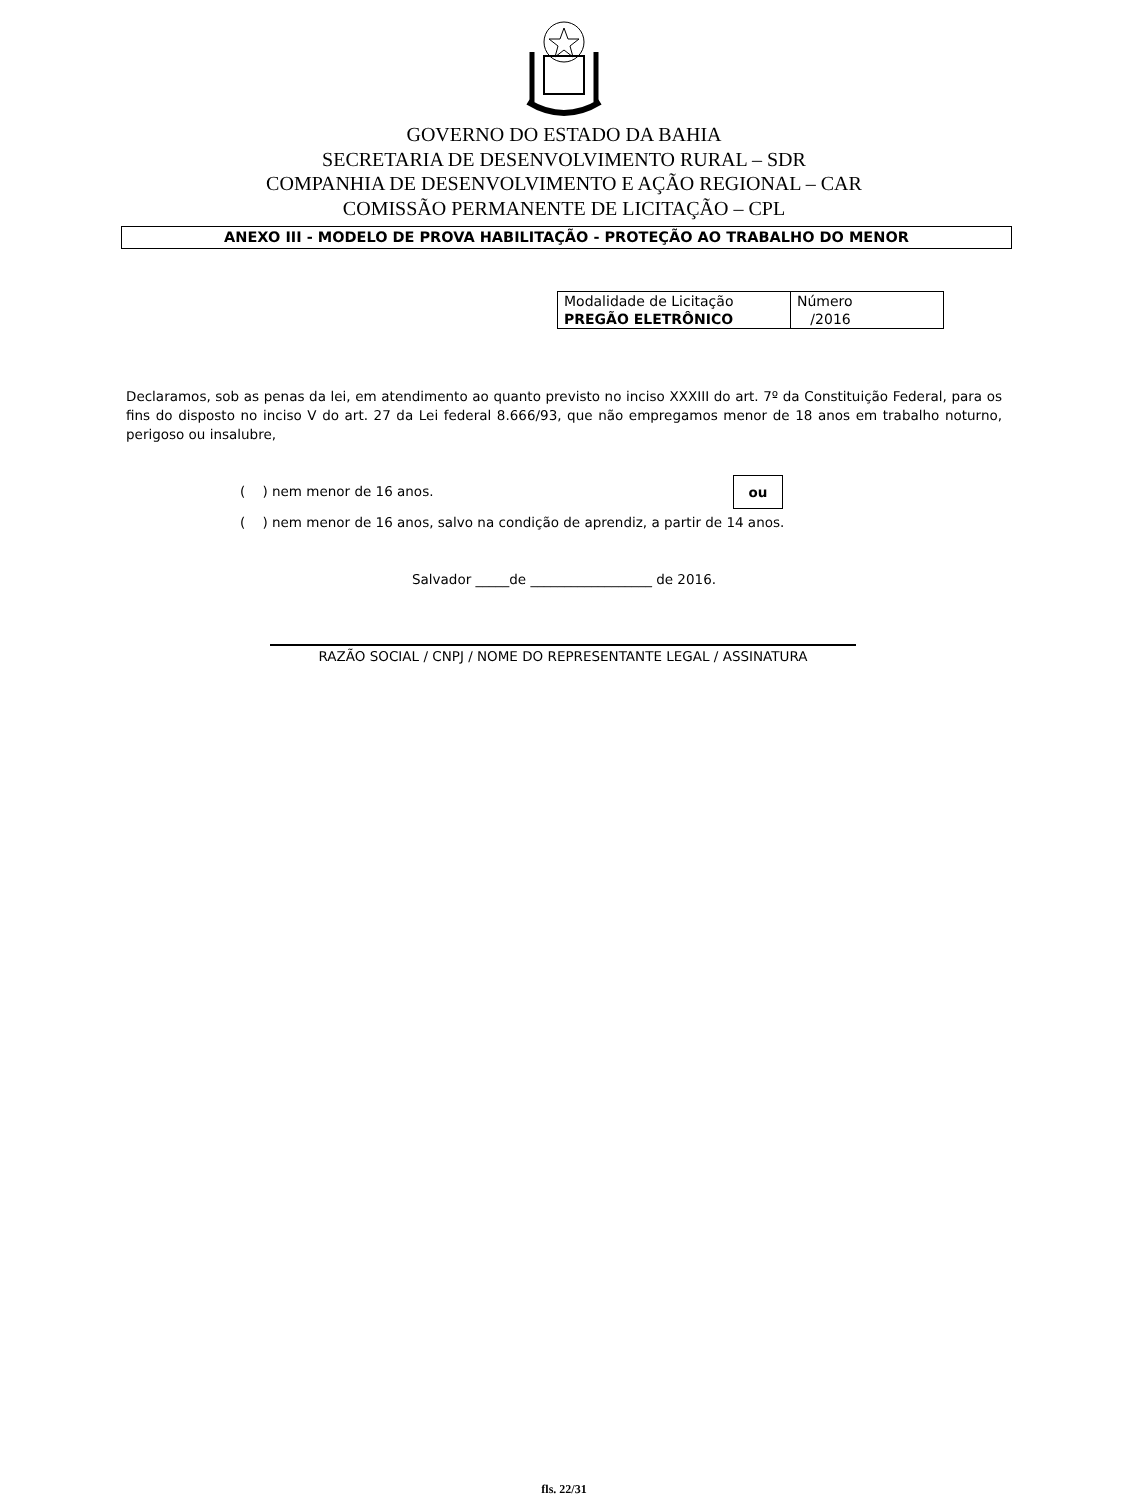GOVERNO DO ESTADO DA BAHIA
SECRETARIA DE DESENVOLVIMENTO RURAL – SDR
COMPANHIA DE DESENVOLVIMENTO E AÇÃO REGIONAL – CAR
COMISSÃO PERMANENTE DE LICITAÇÃO – CPL
ANEXO III - MODELO DE PROVA HABILITAÇÃO - PROTEÇÃO AO TRABALHO DO MENOR
| Modalidade de Licitação PREGÃO ELETRÔNICO | Número /2016 |
Declaramos, sob as penas da lei, em atendimento ao quanto previsto no inciso XXXIII do art. 7º da Constituição Federal, para os fins do disposto no inciso V do art. 27 da Lei federal 8.666/93, que não empregamos menor de 18 anos em trabalho noturno, perigoso ou insalubre,
( ) nem menor de 16 anos. ou
( ) nem menor de 16 anos, salvo na condição de aprendiz, a partir de 14 anos.
Salvador _____de __________________ de 2016.
RAZÃO SOCIAL / CNPJ / NOME DO REPRESENTANTE LEGAL / ASSINATURA
fls. 22/31